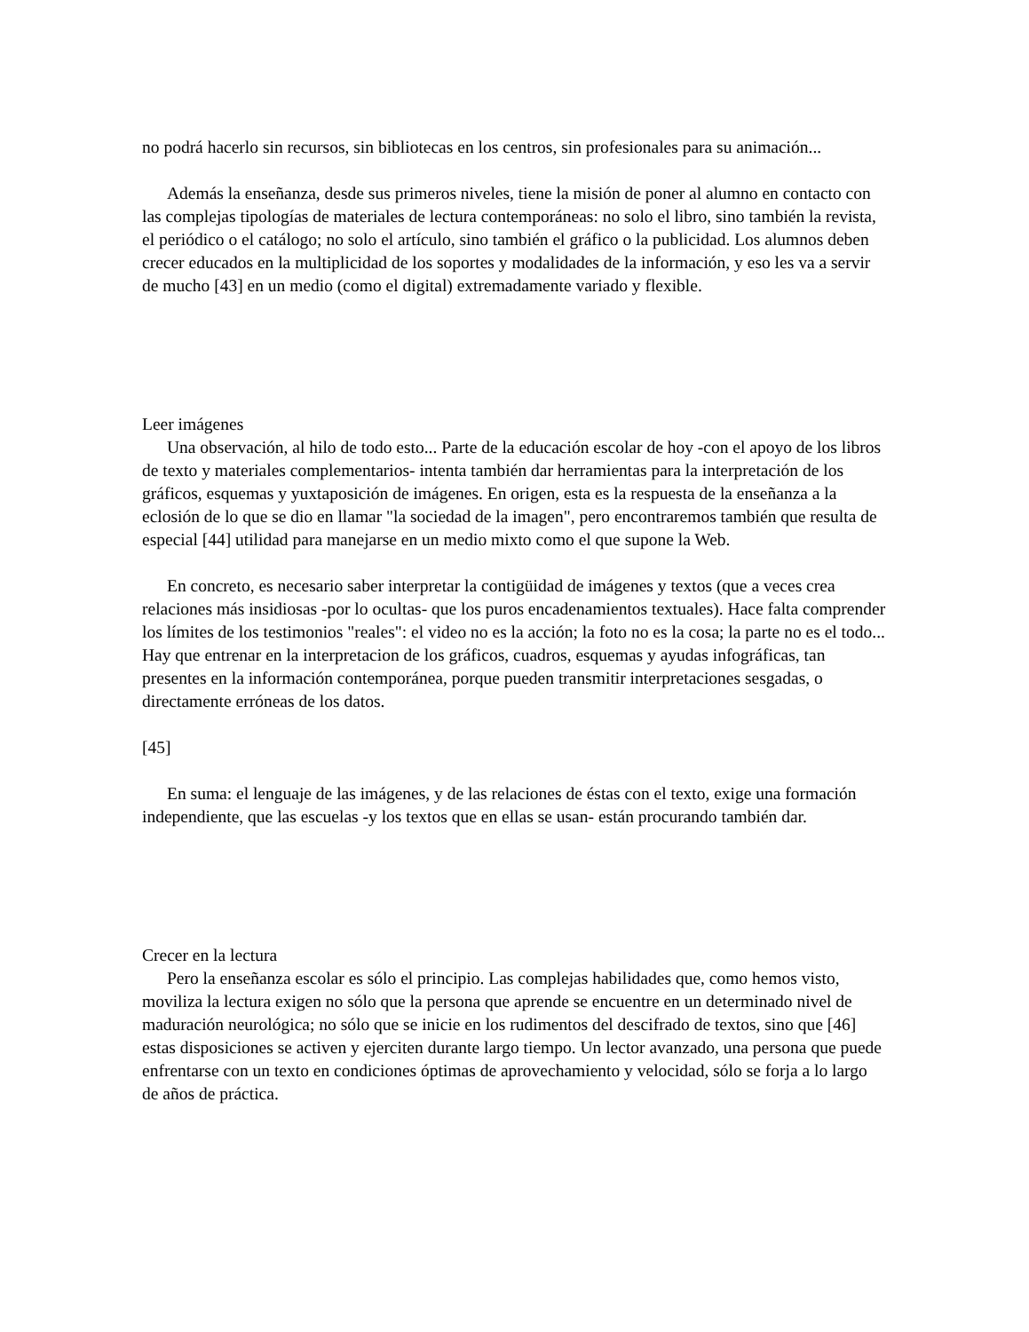no podrá hacerlo sin recursos, sin bibliotecas en los centros, sin profesionales para su animación...
Además la enseñanza, desde sus primeros niveles, tiene la misión de poner al alumno en contacto con las complejas tipologías de materiales de lectura contemporáneas: no solo el libro, sino también la revista, el periódico o el catálogo; no solo el artículo, sino también el gráfico o la publicidad. Los alumnos deben crecer educados en la multiplicidad de los soportes y modalidades de la información, y eso les va a servir de mucho [43] en un medio (como el digital) extremadamente variado y flexible.
Leer imágenes
Una observación, al hilo de todo esto... Parte de la educación escolar de hoy -con el apoyo de los libros de texto y materiales complementarios- intenta también dar herramientas para la interpretación de los gráficos, esquemas y yuxtaposición de imágenes. En origen, esta es la respuesta de la enseñanza a la eclosión de lo que se dio en llamar "la sociedad de la imagen", pero encontraremos también que resulta de especial [44] utilidad para manejarse en un medio mixto como el que supone la Web.
En concreto, es necesario saber interpretar la contigüidad de imágenes y textos (que a veces crea relaciones más insidiosas -por lo ocultas- que los puros encadenamientos textuales). Hace falta comprender los límites de los testimonios "reales": el video no es la acción; la foto no es la cosa; la parte no es el todo... Hay que entrenar en la interpretacion de los gráficos, cuadros, esquemas y ayudas infográficas, tan presentes en la información contemporánea, porque pueden transmitir interpretaciones sesgadas, o directamente erróneas de los datos.
[45]
En suma: el lenguaje de las imágenes, y de las relaciones de éstas con el texto, exige una formación independiente, que las escuelas -y los textos que en ellas se usan- están procurando también dar.
Crecer en la lectura
Pero la enseñanza escolar es sólo el principio. Las complejas habilidades que, como hemos visto, moviliza la lectura exigen no sólo que la persona que aprende se encuentre en un determinado nivel de maduración neurológica; no sólo que se inicie en los rudimentos del descifrado de textos, sino que [46] estas disposiciones se activen y ejerciten durante largo tiempo. Un lector avanzado, una persona que puede enfrentarse con un texto en condiciones óptimas de aprovechamiento y velocidad, sólo se forja a lo largo de años de práctica.